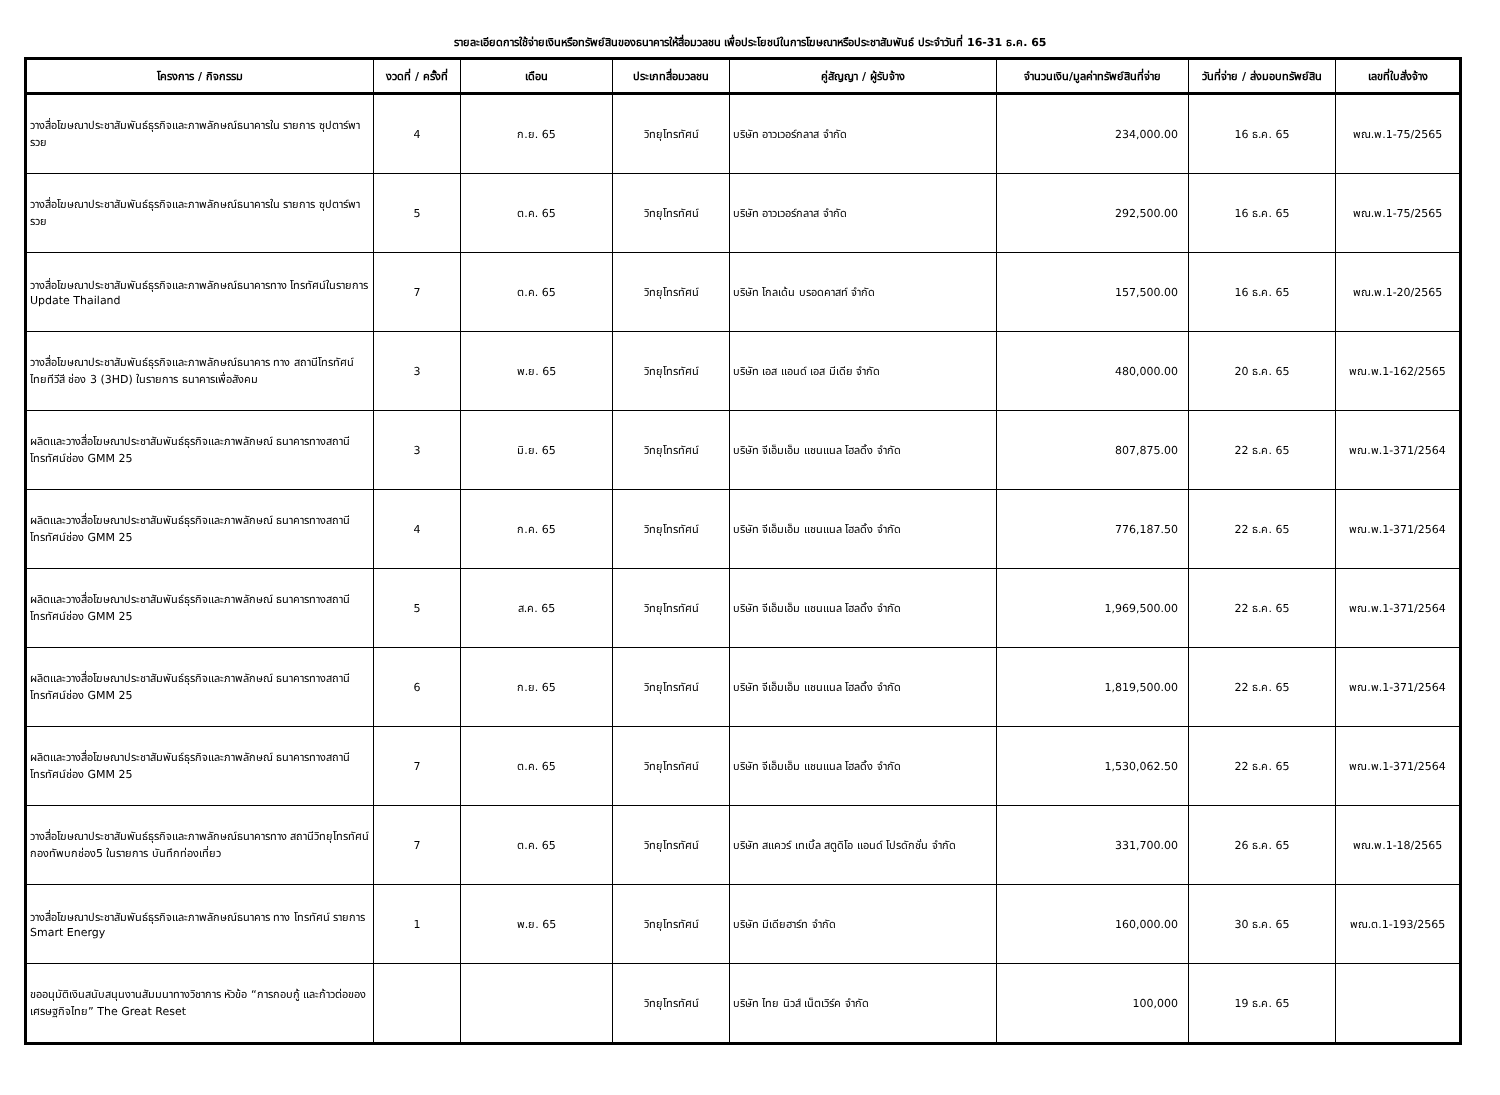รายละเอียดการใช้จ่ายเงินหรือทรัพย์สินของธนาคารให้สื่อมวลชน เพื่อประโยชน์ในการโฆษณาหรือประชาสัมพันธ์ ประจำวันที่ 16-31 ธ.ค. 65
| โครงการ / กิจกรรม | งวดที่ / ครั้งที่ | เดือน | ประเภทสื่อมวลชน | คู่สัญญา / ผู้รับจ้าง | จำนวนเงิน/มูลค่าทรัพย์สินที่จ่าย | วันที่จ่าย / ส่งมอบทรัพย์สิน | เลขที่ใบสั่งจ้าง |
| --- | --- | --- | --- | --- | --- | --- | --- |
| วางสื่อโฆษณาประชาสัมพันธ์ธุรกิจและภาพลักษณ์ธนาคารใน รายการ ซุปตาร์พารวย | 4 | ก.ย. 65 | วิทยุโทรทัศน์ | บริษัท อาวเวอร์กลาส จำกัด | 234,000.00 | 16 ธ.ค. 65 | พณ.พ.1-75/2565 |
| วางสื่อโฆษณาประชาสัมพันธ์ธุรกิจและภาพลักษณ์ธนาคารใน รายการ ซุปตาร์พารวย | 5 | ต.ค. 65 | วิทยุโทรทัศน์ | บริษัท อาวเวอร์กลาส จำกัด | 292,500.00 | 16 ธ.ค. 65 | พณ.พ.1-75/2565 |
| วางสื่อโฆษณาประชาสัมพันธ์ธุรกิจและภาพลักษณ์ธนาคารทาง โทรทัศน์ในรายการ Update Thailand | 7 | ต.ค. 65 | วิทยุโทรทัศน์ | บริษัท โกลเด้น บรอดคาสท์ จำกัด | 157,500.00 | 16 ธ.ค. 65 | พณ.พ.1-20/2565 |
| วางสื่อโฆษณาประชาสัมพันธ์ธุรกิจและภาพลักษณ์ธนาคาร ทาง สถานีโทรทัศน์ไทยทีวีสี ช่อง 3 (3HD) ในรายการ ธนาคารเพื่อสังคม | 3 | พ.ย. 65 | วิทยุโทรทัศน์ | บริษัท เอส แอนด์ เอส มีเดีย จำกัด | 480,000.00 | 20 ธ.ค. 65 | พณ.พ.1-162/2565 |
| ผลิตและวางสื่อโฆษณาประชาสัมพันธ์ธุรกิจและภาพลักษณ์ ธนาคารทางสถานีโทรทัศน์ช่อง GMM 25 | 3 | มิ.ย. 65 | วิทยุโทรทัศน์ | บริษัท จีเอ็มเอ็ม แชนแนล โฮลดิ้ง จำกัด | 807,875.00 | 22 ธ.ค. 65 | พณ.พ.1-371/2564 |
| ผลิตและวางสื่อโฆษณาประชาสัมพันธ์ธุรกิจและภาพลักษณ์ ธนาคารทางสถานีโทรทัศน์ช่อง GMM 25 | 4 | ก.ค. 65 | วิทยุโทรทัศน์ | บริษัท จีเอ็มเอ็ม แชนแนล โฮลดิ้ง จำกัด | 776,187.50 | 22 ธ.ค. 65 | พณ.พ.1-371/2564 |
| ผลิตและวางสื่อโฆษณาประชาสัมพันธ์ธุรกิจและภาพลักษณ์ ธนาคารทางสถานีโทรทัศน์ช่อง GMM 25 | 5 | ส.ค. 65 | วิทยุโทรทัศน์ | บริษัท จีเอ็มเอ็ม แชนแนล โฮลดิ้ง จำกัด | 1,969,500.00 | 22 ธ.ค. 65 | พณ.พ.1-371/2564 |
| ผลิตและวางสื่อโฆษณาประชาสัมพันธ์ธุรกิจและภาพลักษณ์ ธนาคารทางสถานีโทรทัศน์ช่อง GMM 25 | 6 | ก.ย. 65 | วิทยุโทรทัศน์ | บริษัท จีเอ็มเอ็ม แชนแนล โฮลดิ้ง จำกัด | 1,819,500.00 | 22 ธ.ค. 65 | พณ.พ.1-371/2564 |
| ผลิตและวางสื่อโฆษณาประชาสัมพันธ์ธุรกิจและภาพลักษณ์ ธนาคารทางสถานีโทรทัศน์ช่อง GMM 25 | 7 | ต.ค. 65 | วิทยุโทรทัศน์ | บริษัท จีเอ็มเอ็ม แชนแนล โฮลดิ้ง จำกัด | 1,530,062.50 | 22 ธ.ค. 65 | พณ.พ.1-371/2564 |
| วางสื่อโฆษณาประชาสัมพันธ์ธุรกิจและภาพลักษณ์ธนาคารทาง สถานีวิทยุโทรทัศน์กองทัพบกช่อง5 ในรายการ บันทึกท่องเที่ยว | 7 | ต.ค. 65 | วิทยุโทรทัศน์ | บริษัท สแควร์ เทเบิ้ล สตูดิโอ แอนด์ โปรดักชั่น จำกัด | 331,700.00 | 26 ธ.ค. 65 | พณ.พ.1-18/2565 |
| วางสื่อโฆษณาประชาสัมพันธ์ธุรกิจและภาพลักษณ์ธนาคาร ทาง โทรทัศน์ รายการ Smart Energy | 1 | พ.ย. 65 | วิทยุโทรทัศน์ | บริษัท มีเดียฮาร์ท จำกัด | 160,000.00 | 30 ธ.ค. 65 | พณ.ต.1-193/2565 |
| ขออนุมัติเงินสนับสนุนงานสัมมนาทางวิชาการ หัวข้อ “การกอบกู้ และก้าวต่อของเศรษฐกิจไทย” The Great Reset | | | วิทยุโทรทัศน์ | บริษัท ไทย นิวส์ เน็ตเวิร์ค จำกัด | 100,000 | 19 ธ.ค. 65 | |